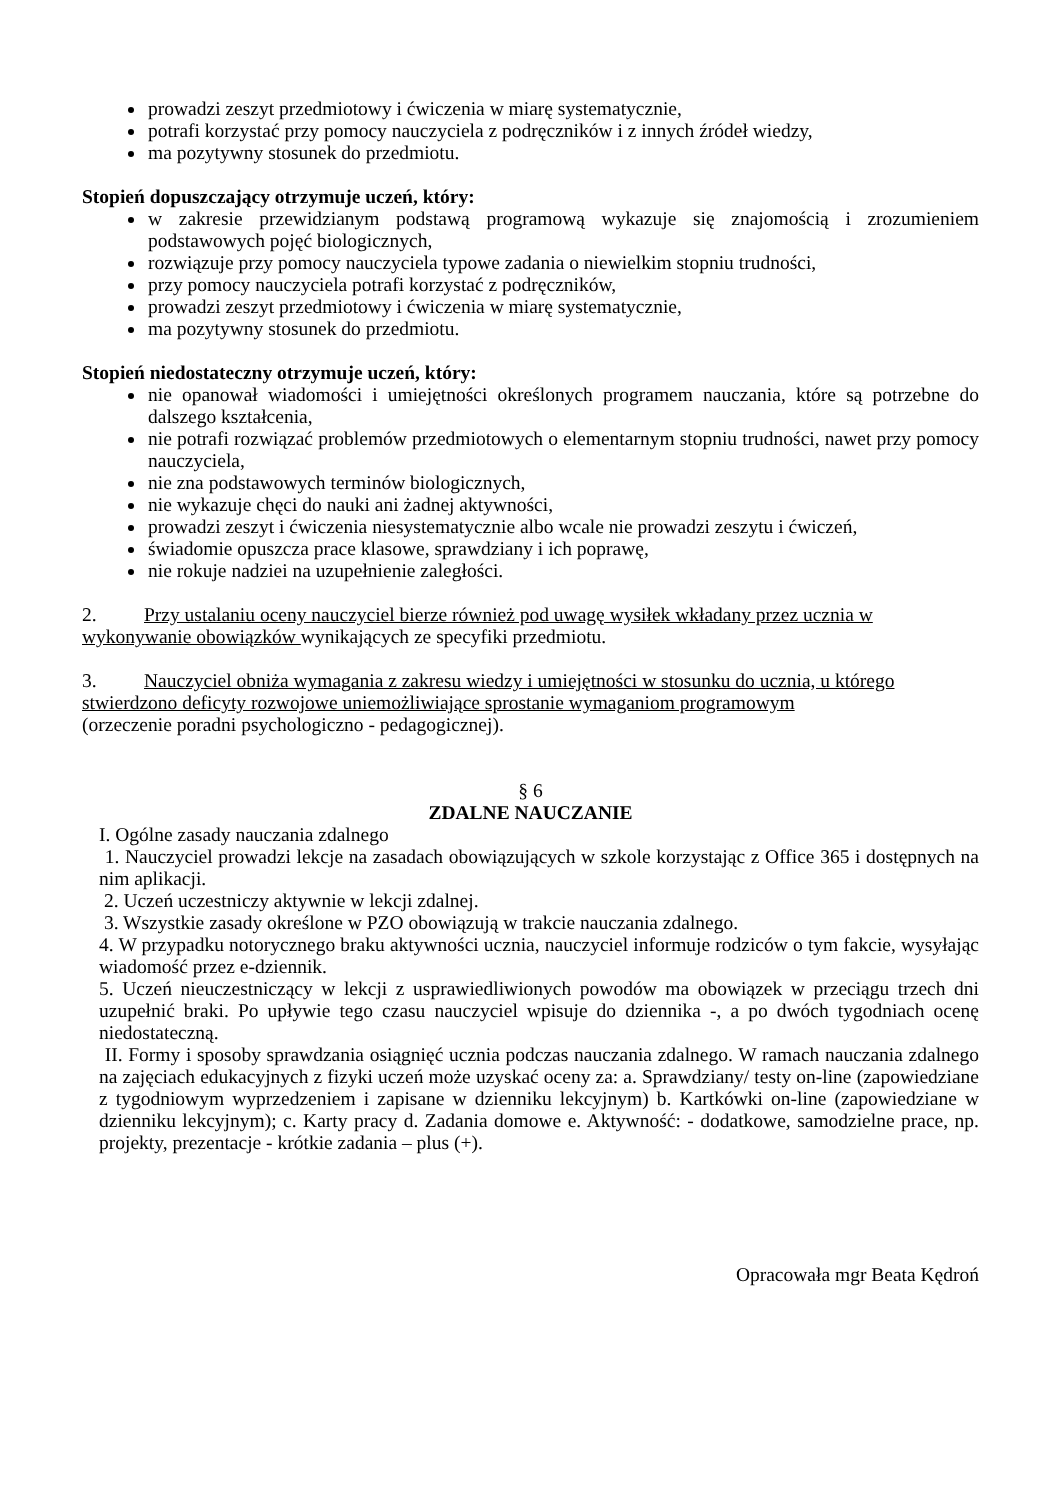prowadzi zeszyt przedmiotowy i ćwiczenia w miarę systematycznie,
potrafi korzystać przy pomocy nauczyciela z podręczników i z innych źródeł wiedzy,
ma pozytywny stosunek do przedmiotu.
Stopień dopuszczający otrzymuje uczeń, który:
w zakresie przewidzianym podstawą programową wykazuje się znajomością i zrozumieniem podstawowych pojęć biologicznych,
rozwiązuje przy pomocy nauczyciela typowe zadania o niewielkim stopniu trudności,
przy pomocy nauczyciela potrafi korzystać z podręczników,
prowadzi zeszyt przedmiotowy i ćwiczenia w miarę systematycznie,
ma pozytywny stosunek do przedmiotu.
Stopień niedostateczny otrzymuje uczeń, który:
nie opanował wiadomości i umiejętności określonych programem nauczania, które są potrzebne do dalszego kształcenia,
nie potrafi rozwiązać problemów przedmiotowych o elementarnym stopniu trudności, nawet przy pomocy nauczyciela,
nie zna podstawowych terminów biologicznych,
nie wykazuje chęci do nauki ani żadnej aktywności,
prowadzi zeszyt i ćwiczenia niesystematycznie albo wcale nie prowadzi zeszytu i ćwiczeń,
świadomie opuszcza prace klasowe, sprawdziany i ich poprawę,
nie rokuje nadziei na uzupełnienie zaległości.
2. Przy ustalaniu oceny nauczyciel bierze również pod uwagę wysiłek wkładany przez ucznia w wykonywanie obowiązków wynikających ze specyfiki przedmiotu.
3. Nauczyciel obniża wymagania z zakresu wiedzy i umiejętności w stosunku do ucznia, u którego stwierdzono deficyty rozwojowe uniemożliwiające sprostanie wymaganiom programowym
(orzeczenie poradni psychologiczno - pedagogicznej).
§ 6
ZDALNE NAUCZANIE
I. Ogólne zasady nauczania zdalnego
1. Nauczyciel prowadzi lekcje na zasadach obowiązujących w szkole korzystając z Office 365 i dostępnych na nim aplikacji.
2. Uczeń uczestniczy aktywnie w lekcji zdalnej.
3. Wszystkie zasady określone w PZO obowiązują w trakcie nauczania zdalnego.
4. W przypadku notorycznego braku aktywności ucznia, nauczyciel informuje rodziców o tym fakcie, wysyłając wiadomość przez e-dziennik.
5. Uczeń nieuczestniczący w lekcji z usprawiedliwionych powodów ma obowiązek w przeciągu trzech dni uzupełnić braki. Po upływie tego czasu nauczyciel wpisuje do dziennika -, a po dwóch tygodniach ocenę niedostateczną.
II. Formy i sposoby sprawdzania osiągnięć ucznia podczas nauczania zdalnego. W ramach nauczania zdalnego na zajęciach edukacyjnych z fizyki uczeń może uzyskać oceny za: a. Sprawdziany/ testy on-line (zapowiedziane z tygodniowym wyprzedzeniem i zapisane w dzienniku lekcyjnym) b. Kartkówki on-line (zapowiedziane w dzienniku lekcyjnym); c. Karty pracy d. Zadania domowe e. Aktywność: - dodatkowe, samodzielne prace, np. projekty, prezentacje - krótkie zadania – plus (+).
Opracowała mgr Beata Kędroń